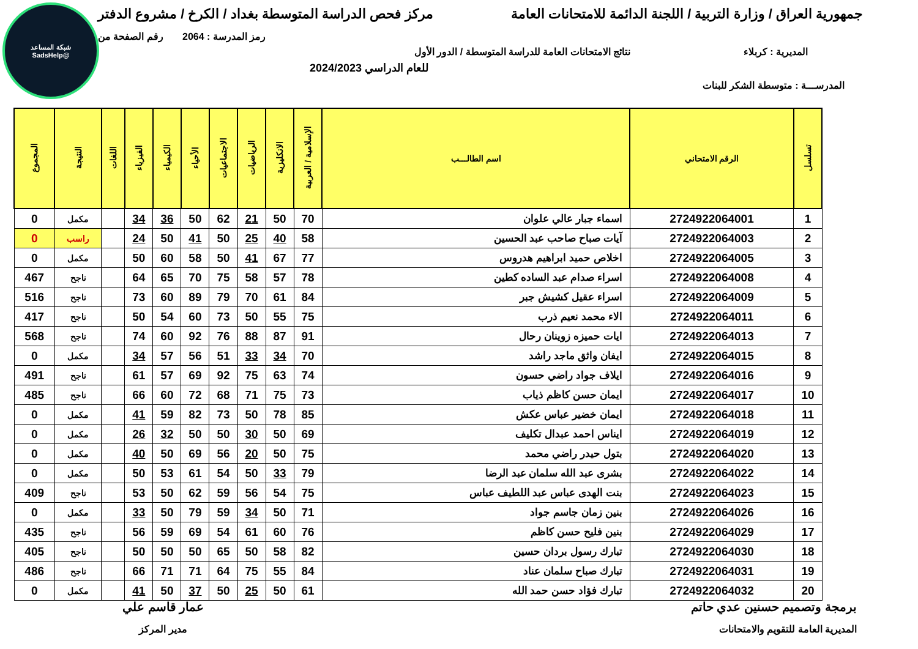شبكة المساعد
@SadsHelp
جمهورية العراق / وزارة التربية / اللجنة الدائمة للامتحانات العامة
مركز فحص الدراسة المتوسطة بغداد / الكرخ / مشروع الدفتر
رمز المدرسة : 2064 رقم الصفحة من
المديرية : كربلاء نتائج الامتحانات العامة للدراسة المتوسطة / الدور الأول
للعام الدراسي 2024/2023
المدرســـة : متوسطة الشكر للبنات
| تسلسل | الرقم الامتحاني | اسم الطالـــب | الإسلامية / العربية | الانكليزية | الرياضيات | الاجتماعيات | الأحياء | الكيمياء | الفيزياء | اللغات | النتيجة | المجموع |
| --- | --- | --- | --- | --- | --- | --- | --- | --- | --- | --- | --- | --- |
| 1 | 2724922064001 | اسماء جبار عالي علوان | 70 | 50 | 21 | 62 | 50 | 36 | 34 | | مكمل | 0 |
| 2 | 2724922064003 | آيات صباح صاحب عبد الحسين | 58 | 40 | 25 | 50 | 41 | 50 | 24 | | راسب | 0 |
| 3 | 2724922064005 | اخلاص حميد ابراهيم هدروس | 77 | 67 | 41 | 50 | 58 | 60 | 50 | | مكمل | 0 |
| 4 | 2724922064008 | اسراء صدام عبد الساده كطين | 78 | 57 | 58 | 75 | 70 | 65 | 64 | | ناجح | 467 |
| 5 | 2724922064009 | اسراء عقيل كشيش جبر | 84 | 61 | 70 | 79 | 89 | 60 | 73 | | ناجح | 516 |
| 6 | 2724922064011 | الاء محمد نعيم ذرب | 75 | 55 | 50 | 73 | 60 | 54 | 50 | | ناجح | 417 |
| 7 | 2724922064013 | ايات حميزه زوينان رحال | 91 | 87 | 88 | 76 | 92 | 60 | 74 | | ناجح | 568 |
| 8 | 2724922064015 | ايفان واثق ماجد راشد | 70 | 34 | 33 | 51 | 56 | 57 | 34 | | مكمل | 0 |
| 9 | 2724922064016 | ايلاف جواد راضي حسون | 74 | 63 | 75 | 92 | 69 | 57 | 61 | | ناجح | 491 |
| 10 | 2724922064017 | ايمان حسن كاظم ذياب | 73 | 75 | 71 | 68 | 72 | 60 | 66 | | ناجح | 485 |
| 11 | 2724922064018 | ايمان خضير عباس عكش | 85 | 78 | 50 | 73 | 82 | 59 | 41 | | مكمل | 0 |
| 12 | 2724922064019 | ايناس احمد عبدال تكليف | 69 | 50 | 30 | 50 | 50 | 32 | 26 | | مكمل | 0 |
| 13 | 2724922064020 | بتول حيدر راضي محمد | 75 | 50 | 20 | 56 | 69 | 50 | 40 | | مكمل | 0 |
| 14 | 2724922064022 | بشرى عبد الله سلمان عبد الرضا | 79 | 33 | 50 | 54 | 61 | 53 | 50 | | مكمل | 0 |
| 15 | 2724922064023 | بنت الهدى عباس عبد اللطيف عباس | 75 | 54 | 56 | 59 | 62 | 50 | 53 | | ناجح | 409 |
| 16 | 2724922064026 | بنين زمان جاسم جواد | 71 | 50 | 34 | 59 | 79 | 50 | 33 | | مكمل | 0 |
| 17 | 2724922064029 | بنين فليح حسن كاظم | 76 | 60 | 61 | 54 | 69 | 59 | 56 | | ناجح | 435 |
| 18 | 2724922064030 | تبارك رسول بردان حسين | 82 | 58 | 50 | 65 | 50 | 50 | 50 | | ناجح | 405 |
| 19 | 2724922064031 | تبارك صباح سلمان عناد | 84 | 55 | 75 | 64 | 71 | 71 | 66 | | ناجح | 486 |
| 20 | 2724922064032 | تبارك فؤاد حسن حمد الله | 61 | 50 | 25 | 50 | 37 | 50 | 41 | | مكمل | 0 |
برمجة وتصميم حسنين عدي حاتم
المديرية العامة للتقويم والامتحانات
عمار قاسم علي
مدير المركز